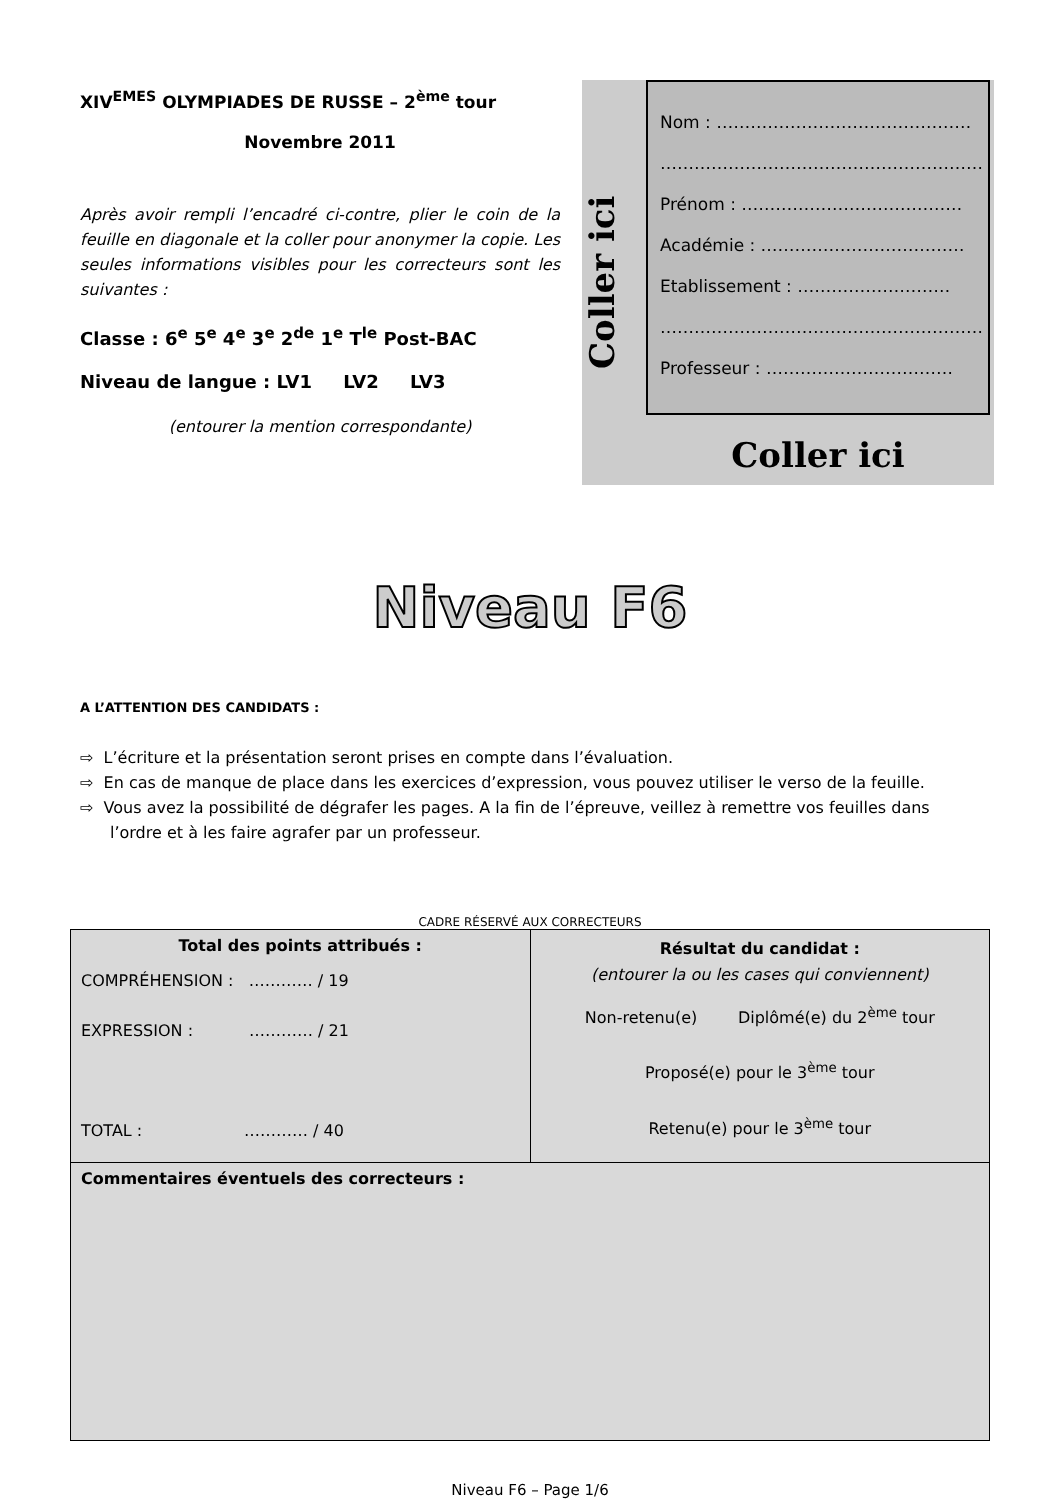XIV<sup>EMES</sup> OLYMPIADES DE RUSSE – 2<sup>ème</sup> tour
Novembre 2011
Après avoir rempli l’encadré ci-contre, plier le coin de la feuille en diagonale et la coller pour anonymer la copie. Les seules informations visibles pour les correcteurs sont les suivantes :
Classe : 6<sup>e</sup> 5<sup>e</sup> 4<sup>e</sup> 3<sup>e</sup> 2<sup>de</sup> 1<sup>e</sup> T<sup>le</sup> Post-BAC
Niveau de langue : LV1 LV2 LV3
(entourer la mention correspondante)
Coller ici
Nom : ………………………………………
…………………………………………………
Prénom : …………………………………
Académie : ………………………………
Etablissement : ………………………
…………………………………………………
Professeur : ……………………………
Coller ici
Niveau F6
A L’ATTENTION DES CANDIDATS :
⇨ L’écriture et la présentation seront prises en compte dans l’évaluation.
⇨ En cas de manque de place dans les exercices d’expression, vous pouvez utiliser le verso de la feuille.
⇨ Vous avez la possibilité de dégrafer les pages. A la fin de l’épreuve, veillez à remettre vos feuilles dans l’ordre et à les faire agrafer par un professeur.
CADRE RÉSERVÉ AUX CORRECTEURS
| Total des points attribués : COMPRÉHENSION : ………… / 19 EXPRESSION : ………… / 21 TOTAL : ………… / 40 | Résultat du candidat : (entourer la ou les cases qui conviennent) Non-retenu(e) Diplômé(e) du 2<sup>ème</sup> tour Proposé(e) pour le 3<sup>ème</sup> tour Retenu(e) pour le 3<sup>ème</sup> tour |
| Commentaires éventuels des correcteurs : | |
Niveau F6 – Page 1/6